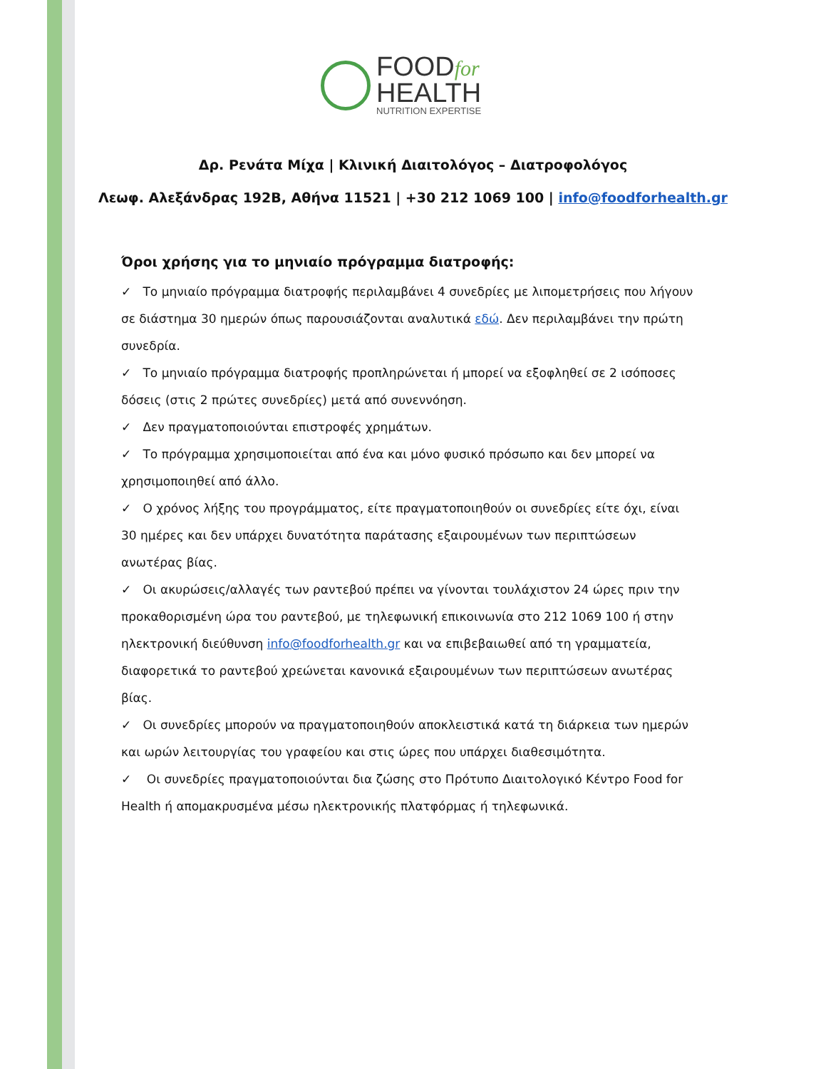FOODfor
HEALTH
NUTRITION EXPERTISE
Δρ. Ρενάτα Μίχα | Κλινική Διαιτολόγος – Διατροφολόγος
Λεωφ. Αλεξάνδρας 192Β, Αθήνα 11521 | +30 212 1069 100 | info@foodforhealth.gr
Όροι χρήσης για το μηνιαίο πρόγραμμα διατροφής:
✓ Το μηνιαίο πρόγραμμα διατροφής περιλαμβάνει 4 συνεδρίες με λιπομετρήσεις που λήγουν σε διάστημα 30 ημερών όπως παρουσιάζονται αναλυτικά εδώ. Δεν περιλαμβάνει την πρώτη συνεδρία.
✓ Το μηνιαίο πρόγραμμα διατροφής προπληρώνεται ή μπορεί να εξοφληθεί σε 2 ισόποσες δόσεις (στις 2 πρώτες συνεδρίες) μετά από συνεννόηση.
✓ Δεν πραγματοποιούνται επιστροφές χρημάτων.
✓ Το πρόγραμμα χρησιμοποιείται από ένα και μόνο φυσικό πρόσωπο και δεν μπορεί να χρησιμοποιηθεί από άλλο.
✓ Ο χρόνος λήξης του προγράμματος, είτε πραγματοποιηθούν οι συνεδρίες είτε όχι, είναι 30 ημέρες και δεν υπάρχει δυνατότητα παράτασης εξαιρουμένων των περιπτώσεων ανωτέρας βίας.
✓ Οι ακυρώσεις/αλλαγές των ραντεβού πρέπει να γίνονται τουλάχιστον 24 ώρες πριν την προκαθορισμένη ώρα του ραντεβού, με τηλεφωνική επικοινωνία στο 212 1069 100 ή στην ηλεκτρονική διεύθυνση info@foodforhealth.gr και να επιβεβαιωθεί από τη γραμματεία, διαφορετικά το ραντεβού χρεώνεται κανονικά εξαιρουμένων των περιπτώσεων ανωτέρας βίας.
✓ Οι συνεδρίες μπορούν να πραγματοποιηθούν αποκλειστικά κατά τη διάρκεια των ημερών και ωρών λειτουργίας του γραφείου και στις ώρες που υπάρχει διαθεσιμότητα.
✓ Οι συνεδρίες πραγματοποιούνται δια ζώσης στο Πρότυπο Διαιτολογικό Κέντρο Food for Health ή απομακρυσμένα μέσω ηλεκτρονικής πλατφόρμας ή τηλεφωνικά.